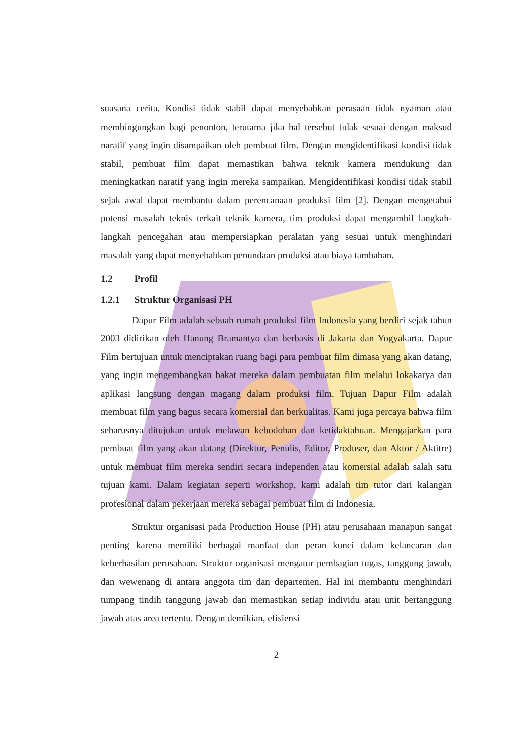suasana cerita. Kondisi tidak stabil dapat menyebabkan perasaan tidak nyaman atau membingungkan bagi penonton, terutama jika hal tersebut tidak sesuai dengan maksud naratif yang ingin disampaikan oleh pembuat film. Dengan mengidentifikasi kondisi tidak stabil, pembuat film dapat memastikan bahwa teknik kamera mendukung dan meningkatkan naratif yang ingin mereka sampaikan. Mengidentifikasi kondisi tidak stabil sejak awal dapat membantu dalam perencanaan produksi film [2]. Dengan mengetahui potensi masalah teknis terkait teknik kamera, tim produksi dapat mengambil langkah-langkah pencegahan atau mempersiapkan peralatan yang sesuai untuk menghindari masalah yang dapat menyebabkan penundaan produksi atau biaya tambahan.
1.2 Profil
1.2.1 Struktur Organisasi PH
Dapur Film adalah sebuah rumah produksi film Indonesia yang berdiri sejak tahun 2003 didirikan oleh Hanung Bramantyo dan berbasis di Jakarta dan Yogyakarta. Dapur Film bertujuan untuk menciptakan ruang bagi para pembuat film dimasa yang akan datang, yang ingin mengembangkan bakat mereka dalam pembuatan film melalui lokakarya dan aplikasi langsung dengan magang dalam produksi film. Tujuan Dapur Film adalah membuat film yang bagus secara komersial dan berkualitas. Kami juga percaya bahwa film seharusnya ditujukan untuk melawan kebodohan dan ketidaktahuan. Mengajarkan para pembuat film yang akan datang (Direktur, Penulis, Editor, Produser, dan Aktor / Aktitre) untuk membuat film mereka sendiri secara independen atau komersial adalah salah satu tujuan kami. Dalam kegiatan seperti workshop, kami adalah tim tutor dari kalangan profesional dalam pekerjaan mereka sebagai pembuat film di Indonesia.
Struktur organisasi pada Production House (PH) atau perusahaan manapun sangat penting karena memiliki berbagai manfaat dan peran kunci dalam kelancaran dan keberhasilan perusahaan. Struktur organisasi mengatur pembagian tugas, tanggung jawab, dan wewenang di antara anggota tim dan departemen. Hal ini membantu menghindari tumpang tindih tanggung jawab dan memastikan setiap individu atau unit bertanggung jawab atas area tertentu. Dengan demikian, efisiensi
2